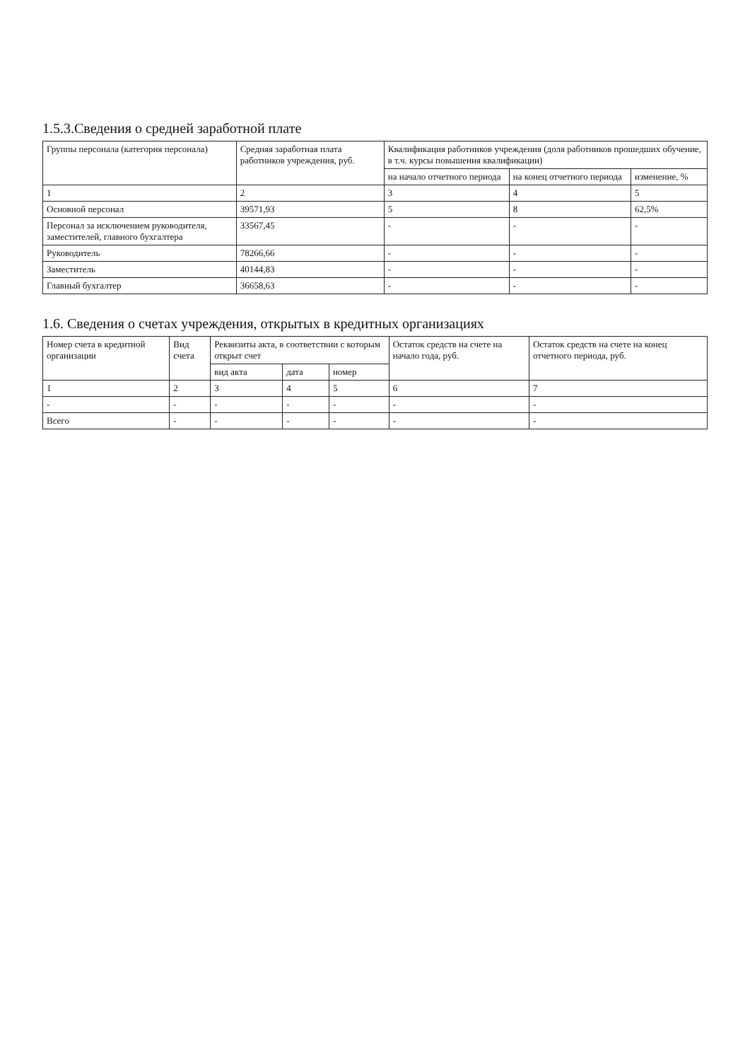1.5.3.Сведения о средней заработной плате
| Группы персонала (категория персонала) | Средняя заработная плата работников учреждения, руб. | Квалификация работников учреждения (доля работников прошедших обучение, в т.ч. курсы повышения квалификации) | | |
| --- | --- | --- | --- | --- |
| | | на начало отчетного периода | на конец отчетного периода | изменение, % |
| 1 | 2 | 3 | 4 | 5 |
| Основной персонал | 39571,93 | 5 | 8 | 62,5% |
| Персонал за исключением руководителя, заместителей, главного бухгалтера | 33567,45 | - | - | - |
| Руководитель | 78266,66 | - | - | - |
| Заместитель | 40144,83 | - | - | - |
| Главный бухгалтер | 36658,63 | - | - | - |
1.6. Сведения о счетах учреждения, открытых в кредитных организациях
| Номер счета в кредитной организации | Вид счета | Реквизиты акта, в соответствии с которым открыт счет | | | Остаток средств на счете на начало года, руб. | Остаток средств на счете на конец отчетного периода, руб. |
| --- | --- | --- | --- | --- | --- | --- |
| | | вид акта | дата | номер | | |
| 1 | 2 | 3 | 4 | 5 | 6 | 7 |
| - | - | - | - | - | - | - |
| Всего | - | - | - | - | - | - |